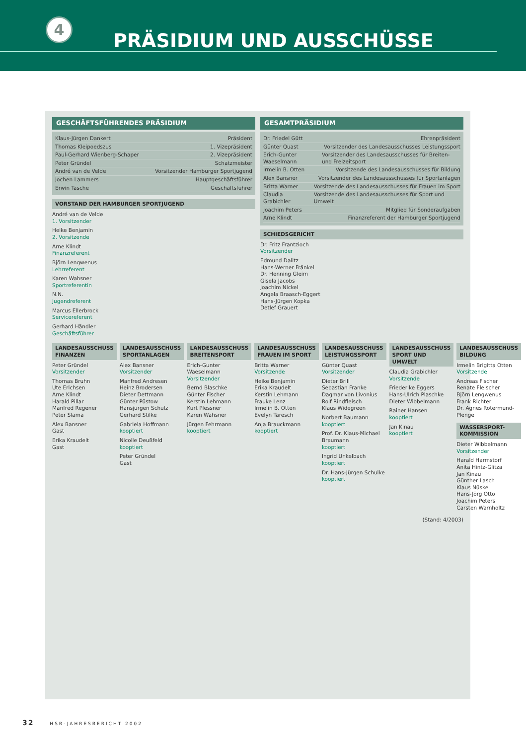4
PRÄSIDIUM UND AUSSCHÜSSE
GESCHÄFTSFÜHRENDES PRÄSIDIUM
Klaus-Jürgen Dankert Präsident
Thomas Kleipoedszus 1. Vizepräsident
Paul-Gerhard Wienberg-Schaper 2. Vizepräsident
Peter Gründel Schatzmeister
André van de Velde Vorsitzender Hamburger Sportjugend
Jochen Lammers Hauptgeschäftsführer
Erwin Tasche Geschäftsführer
VORSTAND DER HAMBURGER SPORTJUGEND
André van de Velde
1. Vorsitzender
Heike Benjamin
2. Vorsitzende
Arne Klindt
Finanzreferent
Björn Lengwenus
Lehrreferent
Karen Wahsner
Sportreferentin
N.N.
Jugendreferent
Marcus Ellerbrock
Servicereferent
Gerhard Händler
Geschäftsführer
GESAMTPRÄSIDIUM
Dr. Friedel Gütt Ehrenpräsident
Günter Quast Vorsitzender des Landesausschusses Leistungssport
Erich-Gunter Waeselmann Vorsitzender des Landesausschusses für Breiten- und Freizeitsport
Irmelin B. Otten Vorsitzende des Landesausschusses für Bildung
Alex Bansner Vorsitzender des Landesausschusses für Sportanlagen
Britta Warner Vorsitzende des Landesausschusses für Frauen im Sport
Claudia Grabichler Vorsitzende des Landesausschusses für Sport und Umwelt
Joachim Peters Mitglied für Sonderaufgaben
Arne Klindt Finanzreferent der Hamburger Sportjugend
SCHIEDSGERICHT
Dr. Fritz Frantzioch
Vorsitzender
Edmund Dalitz
Hans-Werner Fränkel
Dr. Henning Gleim
Gisela Jacobs
Joachim Nickel
Angela Braasch-Eggert
Hans-Jürgen Kopka
Detlef Grauert
LANDESAUSSCHUSS FINANZEN
Peter Gründel
Vorsitzender
Thomas Bruhn
Ute Erichsen
Arne Klindt
Harald Pillar
Manfred Regener
Peter Slama
Alex Bansner
Gast
Erika Kraudelt
Gast
LANDESAUSSCHUSS SPORTANLAGEN
Alex Bansner
Vorsitzender
Manfred Andresen
Heinz Brodersen
Dieter Dettmann
Günter Püstow
Hansjürgen Schulz
Gerhard Stilke
Gabriela Hoffmann
kooptiert
Nicolle Deußfeld
kooptiert
Peter Gründel
Gast
LANDESAUSSCHUSS BREITENSPORT
Erich-Gunter Waeselmann
Vorsitzender
Bernd Blaschke
Günter Fischer
Kerstin Lehmann
Kurt Plessner
Karen Wahsner
Jürgen Fehrmann
kooptiert
LANDESAUSSCHUSS FRAUEN IM SPORT
Britta Warner
Vorsitzende
Heike Benjamin
Erika Kraudelt
Kerstin Lehmann
Frauke Lenz
Irmelin B. Otten
Evelyn Taresch
Anja Brauckmann
kooptiert
LANDESAUSSCHUSS LEISTUNGSSPORT
Günter Quast
Vorsitzender
Dieter Brill
Sebastian Franke
Dagmar von Livonius
Rolf Rindfleisch
Klaus Widegreen
Norbert Baumann
kooptiert
Prof. Dr. Klaus-Michael Braumann
kooptiert
Ingrid Unkelbach
kooptiert
Dr. Hans-Jürgen Schulke
kooptiert
LANDESAUSSCHUSS SPORT UND UMWELT
Claudia Grabichler
Vorsitzende
Friederike Eggers
Hans-Ulrich Plaschke
Dieter Wibbelmann
Rainer Hansen
kooptiert
Jan Kinau
kooptiert
LANDESAUSSCHUSS BILDUNG
Irmelin Brigitta Otten
Vorsitzende
Andreas Fischer
Renate Fleischer
Björn Lengwenus
Frank Richter
Dr. Agnes Rotermund-Plenge
WASSERSPORT-KOMMISSION
Dieter Wibbelmann
Vorsitzender
Harald Harmstorf
Anita Hintz-Glitza
Jan Kinau
Günther Lasch
Klaus Nüske
Hans-Jörg Otto
Joachim Peters
Carsten Warnholtz
(Stand: 4/2003)
32 HSB-JAHRESBERICHT 2002